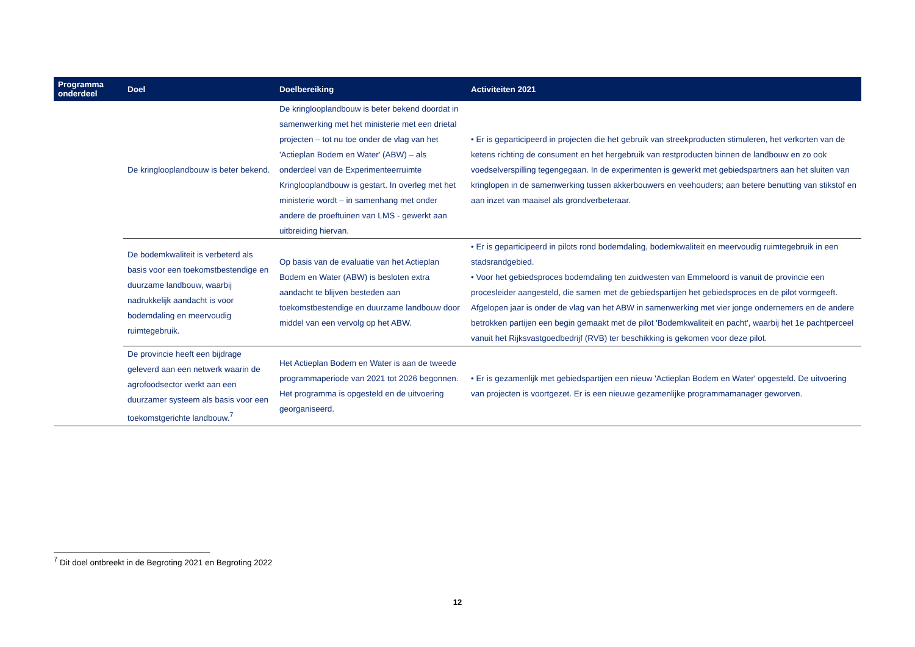| Programma onderdeel | Doel | Doelbereiking | Activiteiten 2021 |
| --- | --- | --- | --- |
| | De kringlooplandbouw is beter bekend. | De kringlooplandbouw is beter bekend doordat in samenwerking met het ministerie met een drietal projecten – tot nu toe onder de vlag van het 'Actieplan Bodem en Water' (ABW) – als onderdeel van de Experimenteerruimte Kringlooplandbouw is gestart. In overleg met het ministerie wordt – in samenhang met onder andere de proeftuinen van LMS - gewerkt aan uitbreiding hiervan. | • Er is geparticipeerd in projecten die het gebruik van streekproducten stimuleren, het verkorten van de ketens richting de consument en het hergebruik van restproducten binnen de landbouw en zo ook voedselverspilling tegengegaan. In de experimenten is gewerkt met gebiedspartners aan het sluiten van kringlopen in de samenwerking tussen akkerbouwers en veehouders; aan betere benutting van stikstof en aan inzet van maaisel als grondverbeteraar. |
| | De bodemkwaliteit is verbeterd als basis voor een toekomstbestendige en duurzame landbouw, waarbij nadrukkelijk aandacht is voor bodemdaling en meervoudig ruimtegebruik. | Op basis van de evaluatie van het Actieplan Bodem en Water (ABW) is besloten extra aandacht te blijven besteden aan toekomstbestendige en duurzame landbouw door middel van een vervolg op het ABW. | • Er is geparticipeerd in pilots rond bodemdaling, bodemkwaliteit en meervoudig ruimtegebruik in een stadsrandgebied. • Voor het gebiedsproces bodemdaling ten zuidwesten van Emmeloord is vanuit de provincie een procesleider aangesteld, die samen met de gebiedspartijen het gebiedsproces en de pilot vormgeeft. Afgelopen jaar is onder de vlag van het ABW in samenwerking met vier jonge ondernemers en de andere betrokken partijen een begin gemaakt met de pilot 'Bodemkwaliteit en pacht', waarbij het 1e pachtperceel vanuit het Rijksvastgoedbedrijf (RVB) ter beschikking is gekomen voor deze pilot. |
| | De provincie heeft een bijdrage geleverd aan een netwerk waarin de agrofoodsector werkt aan een duurzamer systeem als basis voor een toekomstgerichte landbouw.<sup>7</sup> | Het Actieplan Bodem en Water is aan de tweede programmaperiode van 2021 tot 2026 begonnen. Het programma is opgesteld en de uitvoering georganiseerd. | • Er is gezamenlijk met gebiedspartijen een nieuw 'Actieplan Bodem en Water' opgesteld. De uitvoering van projecten is voortgezet. Er is een nieuwe gezamenlijke programmamanager geworven. |
<sup>7</sup> Dit doel ontbreekt in de Begroting 2021 en Begroting 2022
12